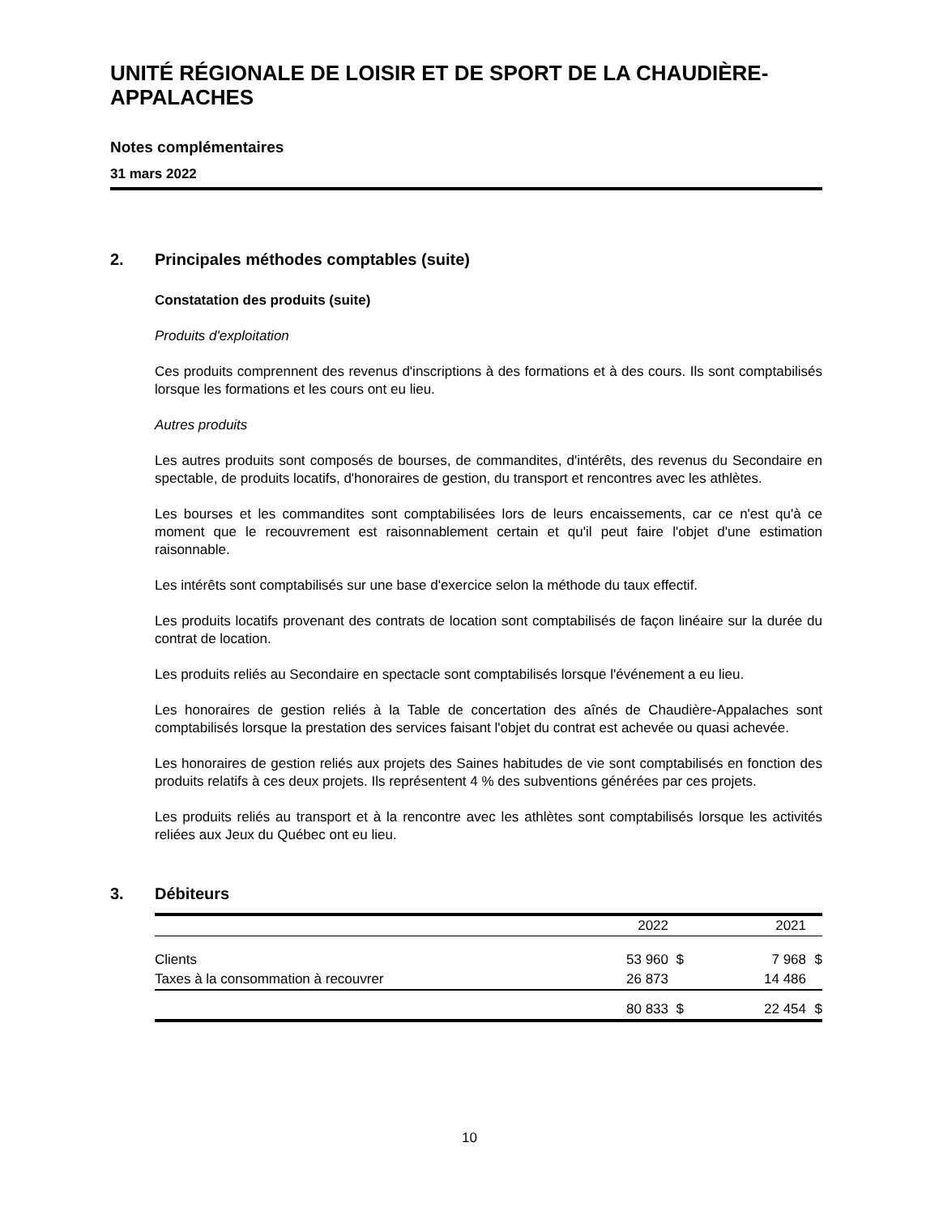UNITÉ RÉGIONALE DE LOISIR ET DE SPORT DE LA CHAUDIÈRE-APPALACHES
Notes complémentaires
31 mars 2022
2. Principales méthodes comptables (suite)
Constatation des produits (suite)
Produits d'exploitation
Ces produits comprennent des revenus d'inscriptions à des formations et à des cours. Ils sont comptabilisés lorsque les formations et les cours ont eu lieu.
Autres produits
Les autres produits sont composés de bourses, de commandites, d'intérêts, des revenus du Secondaire en spectable, de produits locatifs, d'honoraires de gestion, du transport et rencontres avec les athlètes.
Les bourses et les commandites sont comptabilisées lors de leurs encaissements, car ce n'est qu'à ce moment que le recouvrement est raisonnablement certain et qu'il peut faire l'objet d'une estimation raisonnable.
Les intérêts sont comptabilisés sur une base d'exercice selon la méthode du taux effectif.
Les produits locatifs provenant des contrats de location sont comptabilisés de façon linéaire sur la durée du contrat de location.
Les produits reliés au Secondaire en spectacle sont comptabilisés lorsque l'événement a eu lieu.
Les honoraires de gestion reliés à la Table de concertation des aînés de Chaudière-Appalaches sont comptabilisés lorsque la prestation des services faisant l'objet du contrat est achevée ou quasi achevée.
Les honoraires de gestion reliés aux projets des Saines habitudes de vie sont comptabilisés en fonction des produits relatifs à ces deux projets. Ils représentent 4 % des subventions générées par ces projets.
Les produits reliés au transport et à la rencontre avec les athlètes sont comptabilisés lorsque les activités reliées aux Jeux du Québec ont eu lieu.
3. Débiteurs
| | 2022 | | 2021 | |
| --- | --- | --- | --- | --- |
| Clients | 53 960 | $ | 7 968 | $ |
| Taxes à la consommation à recouvrer | 26 873 | | 14 486 | |
| | 80 833 | $ | 22 454 | $ |
10